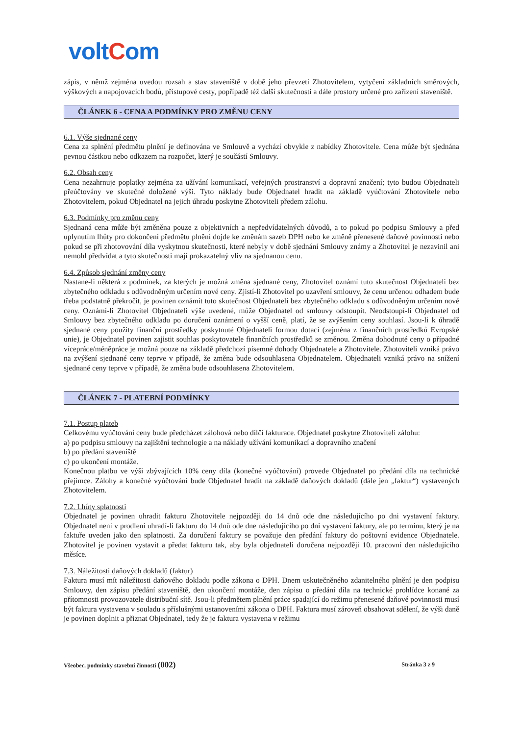voltCom
zápis, v němž zejména uvedou rozsah a stav staveniště v době jeho převzetí Zhotovitelem, vytyčení základních směrových, výškových a napojovacích bodů, přístupové cesty, popřípadě též další skutečnosti a dále prostory určené pro zařízení staveniště.
ČLÁNEK 6 - CENA A PODMÍNKY PRO ZMĚNU CENY
6.1. Výše sjednané ceny
Cena za splnění předmětu plnění je definována ve Smlouvě a vychází obvykle z nabídky Zhotovitele. Cena může být sjednána pevnou částkou nebo odkazem na rozpočet, který je součástí Smlouvy.
6.2. Obsah ceny
Cena nezahrnuje poplatky zejména za užívání komunikací, veřejných prostranství a dopravní značení; tyto budou Objednateli přeúčtovány ve skutečné doložené výši. Tyto náklady bude Objednatel hradit na základě vyúčtování Zhotovitele nebo Zhotovitelem, pokud Objednatel na jejich úhradu poskytne Zhotoviteli předem zálohu.
6.3. Podmínky pro změnu ceny
Sjednaná cena může být změněna pouze z objektivních a nepředvídatelných důvodů, a to pokud po podpisu Smlouvy a před uplynutím lhůty pro dokončení předmětu plnění dojde ke změnám sazeb DPH nebo ke změně přenesené daňové povinnosti nebo pokud se při zhotovování díla vyskytnou skutečnosti, které nebyly v době sjednání Smlouvy známy a Zhotovitel je nezavinil ani nemohl předvídat a tyto skutečnosti mají prokazatelný vliv na sjednanou cenu.
6.4. Způsob sjednání změny ceny
Nastane-li některá z podmínek, za kterých je možná změna sjednané ceny, Zhotovitel oznámí tuto skutečnost Objednateli bez zbytečného odkladu s odůvodněným určením nové ceny. Zjistí-li Zhotovitel po uzavření smlouvy, že cenu určenou odhadem bude třeba podstatně překročit, je povinen oznámit tuto skutečnost Objednateli bez zbytečného odkladu s odůvodněným určením nové ceny. Oznámí-li Zhotovitel Objednateli výše uvedené, může Objednatel od smlouvy odstoupit. Neodstoupí-li Objednatel od Smlouvy bez zbytečného odkladu po doručení oznámení o vyšší ceně, platí, že se zvýšením ceny souhlasí. Jsou-li k úhradě sjednané ceny použity finanční prostředky poskytnuté Objednateli formou dotací (zejména z finančních prostředků Evropské unie), je Objednatel povinen zajistit souhlas poskytovatele finančních prostředků se změnou. Změna dohodnuté ceny o případné vícepráce/méněpráce je možná pouze na základě předchozí písemné dohody Objednatele a Zhotovitele. Zhotoviteli vzniká právo na zvýšení sjednané ceny teprve v případě, že změna bude odsouhlasena Objednatelem. Objednateli vzniká právo na snížení sjednané ceny teprve v případě, že změna bude odsouhlasena Zhotovitelem.
ČLÁNEK 7 - PLATEBNÍ PODMÍNKY
7.1. Postup plateb
Celkovému vyúčtování ceny bude předcházet zálohová nebo dílčí fakturace. Objednatel poskytne Zhotoviteli zálohu:
a) po podpisu smlouvy na zajištění technologie a na náklady užívání komunikací a dopravního značení
b) po předání staveniště
c) po ukončení montáže.
Konečnou platbu ve výši zbývajících 10% ceny díla (konečné vyúčtování) provede Objednatel po předání díla na technické přejímce. Zálohy a konečné vyúčtování bude Objednatel hradit na základě daňových dokladů (dále jen „faktur“) vystavených Zhotovitelem.
7.2. Lhůty splatnosti
Objednatel je povinen uhradit fakturu Zhotovitele nejpozději do 14 dnů ode dne následujícího po dni vystavení faktury. Objednatel není v prodlení uhradí-li fakturu do 14 dnů ode dne následujícího po dni vystavení faktury, ale po termínu, který je na faktuře uveden jako den splatnosti. Za doručení faktury se považuje den předání faktury do poštovní evidence Objednatele. Zhotovitel je povinen vystavit a předat fakturu tak, aby byla objednateli doručena nejpozději 10. pracovní den následujícího měsíce.
7.3. Náležitosti daňových dokladů (faktur)
Faktura musí mít náležitosti daňového dokladu podle zákona o DPH. Dnem uskutečněného zdanitelného plnění je den podpisu Smlouvy, den zápisu předání staveniště, den ukončení montáže, den zápisu o předání díla na technické prohlídce konané za přítomnosti provozovatele distribuční sítě. Jsou-li předmětem plnění práce spadající do režimu přenesené daňové povinnosti musí být faktura vystavena v souladu s příslušnými ustanoveními zákona o DPH. Faktura musí zároveň obsahovat sdělení, že výši daně je povinen doplnit a přiznat Objednatel, tedy že je faktura vystavena v režimu
Všeobec. podmínky stavební činnosti (002)
Stránka 3 z 9